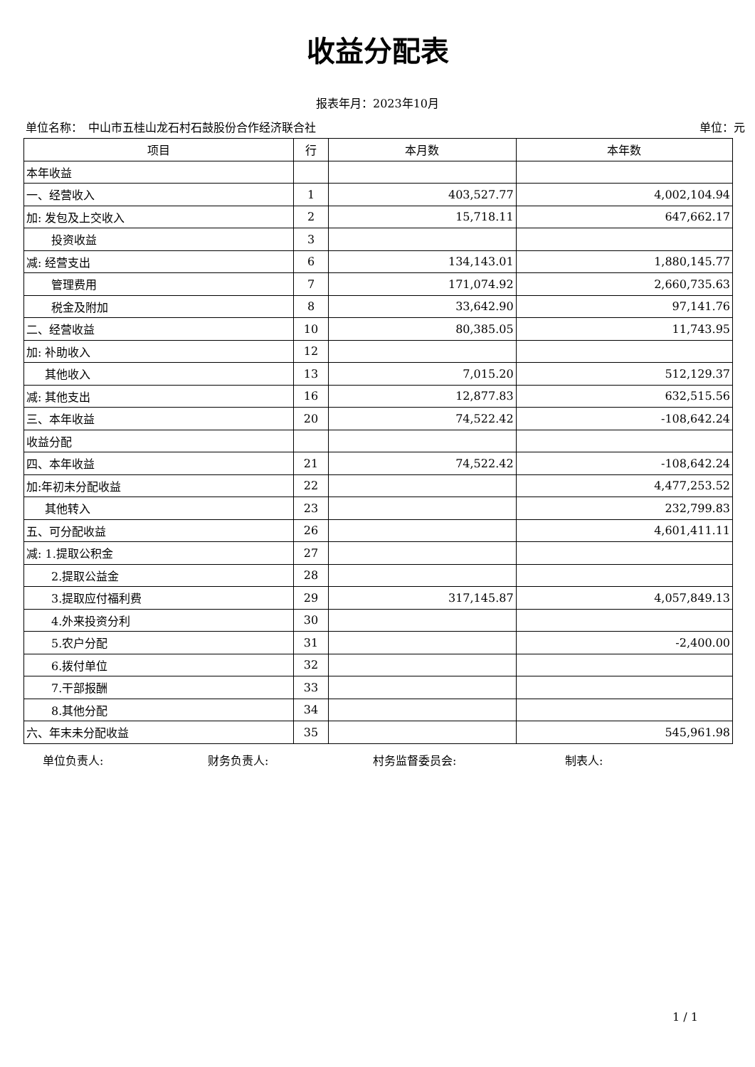收益分配表
报表年月：2023年10月
单位名称：　中山市五桂山龙石村石鼓股份合作经济联合社 单位：元
| 项目 | 行 | 本月数 | 本年数 |
| --- | --- | --- | --- |
| 本年收益 | | | |
| 一、经营收入 | 1 | 403,527.77 | 4,002,104.94 |
| 加: 发包及上交收入 | 2 | 15,718.11 | 647,662.17 |
| 投资收益 | 3 | | |
| 减: 经营支出 | 6 | 134,143.01 | 1,880,145.77 |
| 管理费用 | 7 | 171,074.92 | 2,660,735.63 |
| 税金及附加 | 8 | 33,642.90 | 97,141.76 |
| 二、经营收益 | 10 | 80,385.05 | 11,743.95 |
| 加: 补助收入 | 12 | | |
| 其他收入 | 13 | 7,015.20 | 512,129.37 |
| 减: 其他支出 | 16 | 12,877.83 | 632,515.56 |
| 三、本年收益 | 20 | 74,522.42 | -108,642.24 |
| 收益分配 | | | |
| 四、本年收益 | 21 | 74,522.42 | -108,642.24 |
| 加:年初未分配收益 | 22 | | 4,477,253.52 |
| 其他转入 | 23 | | 232,799.83 |
| 五、可分配收益 | 26 | | 4,601,411.11 |
| 减: 1.提取公积金 | 27 | | |
| 2.提取公益金 | 28 | | |
| 3.提取应付福利费 | 29 | 317,145.87 | 4,057,849.13 |
| 4.外来投资分利 | 30 | | |
| 5.农户分配 | 31 | | -2,400.00 |
| 6.拨付单位 | 32 | | |
| 7.干部报酬 | 33 | | |
| 8.其他分配 | 34 | | |
| 六、年末未分配收益 | 35 | | 545,961.98 |
单位负责人: 财务负责人: 村务监督委员会: 制表人:
1 / 1